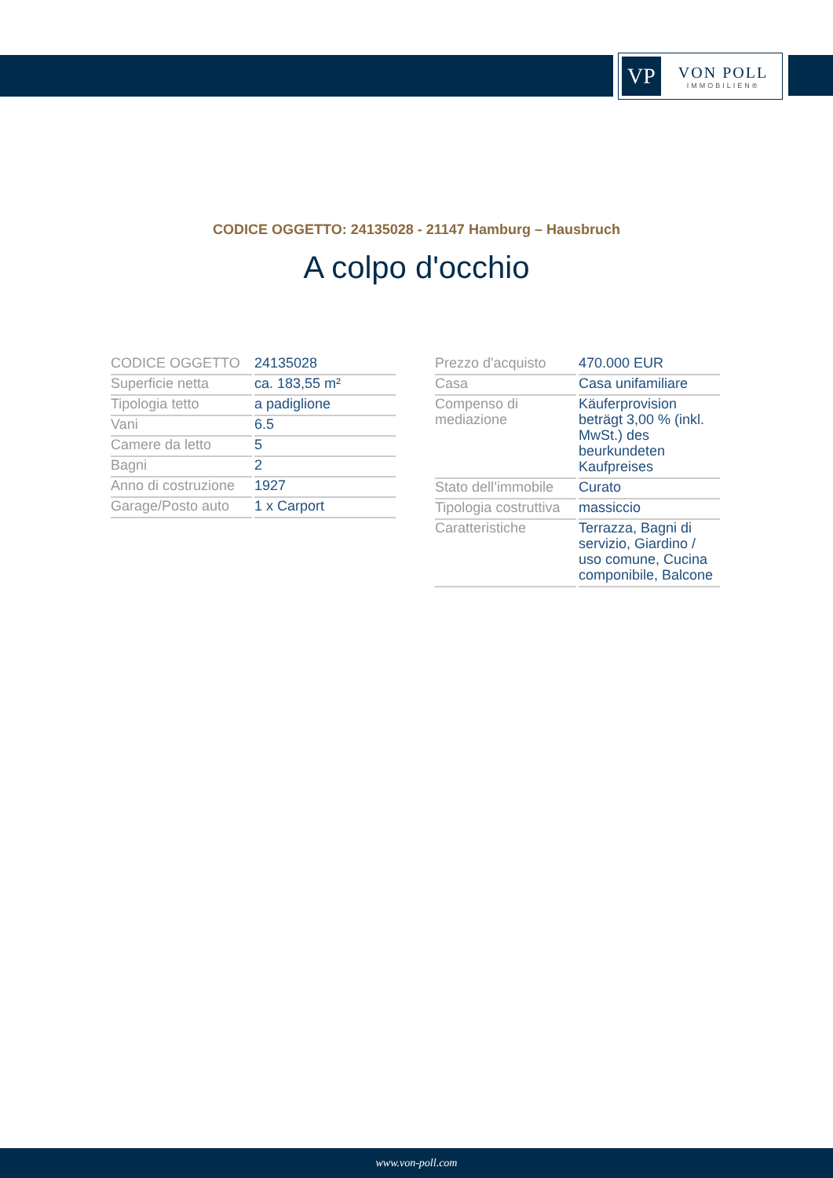VP
VON POLL
IMMOBILIEN®
CODICE OGGETTO: 24135028 - 21147 Hamburg – Hausbruch
A colpo d'occhio
| CODICE OGGETTO | 24135028 |
| Superficie netta | ca. 183,55 m² |
| Tipologia tetto | a padiglione |
| Vani | 6.5 |
| Camere da letto | 5 |
| Bagni | 2 |
| Anno di costruzione | 1927 |
| Garage/Posto auto | 1 x Carport |
| Prezzo d'acquisto | 470.000 EUR |
| Casa | Casa unifamiliare |
| Compenso di mediazione | Käuferprovision beträgt 3,00 % (inkl. MwSt.) des beurkundeten Kaufpreises |
| Stato dell’immobile | Curato |
| Tipologia costruttiva | massiccio |
| Caratteristiche | Terrazza, Bagni di servizio, Giardino / uso comune, Cucina componibile, Balcone |
www.von-poll.com